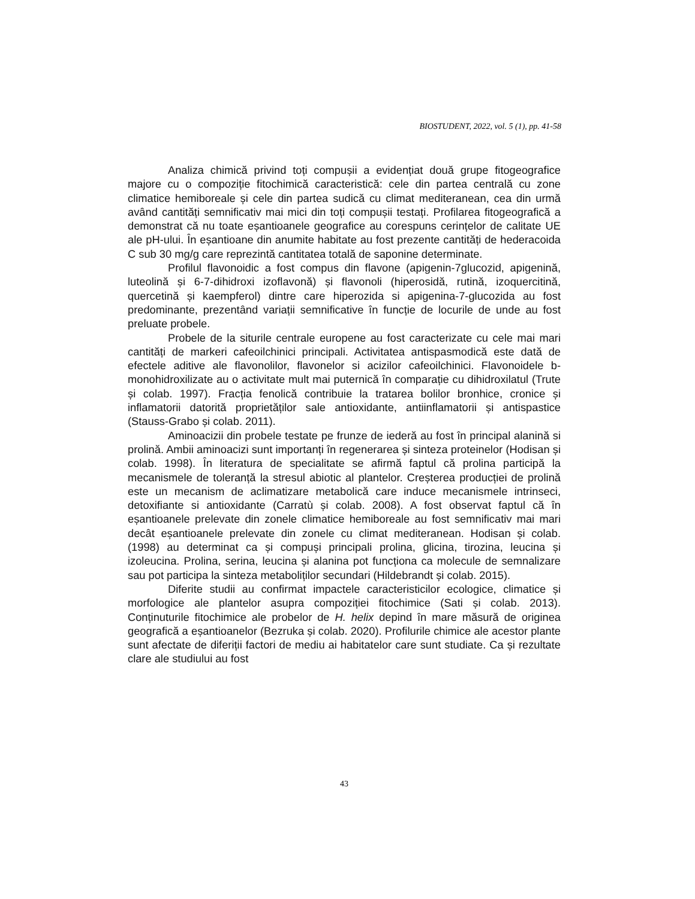BIOSTUDENT, 2022, vol. 5 (1), pp. 41-58
Analiza chimică privind toți compușii a evidențiat două grupe fitogeografice majore cu o compoziție fitochimică caracteristică: cele din partea centrală cu zone climatice hemiboreale și cele din partea sudică cu climat mediteranean, cea din urmă având cantități semnificativ mai mici din toți compușii testați. Profilarea fitogeografică a demonstrat că nu toate eșantioanele geografice au corespuns cerințelor de calitate UE ale pH-ului. În eșantioane din anumite habitate au fost prezente cantități de hederacoida C sub 30 mg/g care reprezintă cantitatea totală de saponine determinate.
Profilul flavonoidic a fost compus din flavone (apigenin-7glucozid, apigenină, luteolină și 6-7-dihidroxi izoflavonă) și flavonoli (hiperosidă, rutină, izoquercitină, quercetină și kaempferol) dintre care hiperozida si apigenina-7-glucozida au fost predominante, prezentând variații semnificative în funcție de locurile de unde au fost preluate probele.
Probele de la siturile centrale europene au fost caracterizate cu cele mai mari cantități de markeri cafeoilchinici principali. Activitatea antispasmodică este dată de efectele aditive ale flavonolilor, flavonelor si acizilor cafeoilchinici. Flavonoidele b-monohidroxilizate au o activitate mult mai puternică în comparație cu dihidroxilatul (Trute și colab. 1997). Fracția fenolică contribuie la tratarea bolilor bronhice, cronice și inflamatorii datorită proprietăților sale antioxidante, antiinflamatorii și antispastice (Stauss-Grabo și colab. 2011).
Aminoacizii din probele testate pe frunze de iederă au fost în principal alanină si prolină. Ambii aminoacizi sunt importanți în regenerarea și sinteza proteinelor (Hodisan și colab. 1998). În literatura de specialitate se afirmă faptul că prolina participă la mecanismele de toleranță la stresul abiotic al plantelor. Creșterea producției de prolină este un mecanism de aclimatizare metabolică care induce mecanismele intrinseci, detoxifiante si antioxidante (Carratù și colab. 2008). A fost observat faptul că în eșantioanele prelevate din zonele climatice hemiboreale au fost semnificativ mai mari decât eșantioanele prelevate din zonele cu climat mediteranean. Hodisan și colab. (1998) au determinat ca și compuși principali prolina, glicina, tirozina, leucina și izoleucina. Prolina, serina, leucina și alanina pot funcționa ca molecule de semnalizare sau pot participa la sinteza metaboliților secundari (Hildebrandt și colab. 2015).
Diferite studii au confirmat impactele caracteristicilor ecologice, climatice și morfologice ale plantelor asupra compoziției fitochimice (Sati și colab. 2013). Conținuturile fitochimice ale probelor de H. helix depind în mare măsură de originea geografică a eșantioanelor (Bezruka și colab. 2020). Profilurile chimice ale acestor plante sunt afectate de diferiții factori de mediu ai habitatelor care sunt studiate. Ca și rezultate clare ale studiului au fost
43